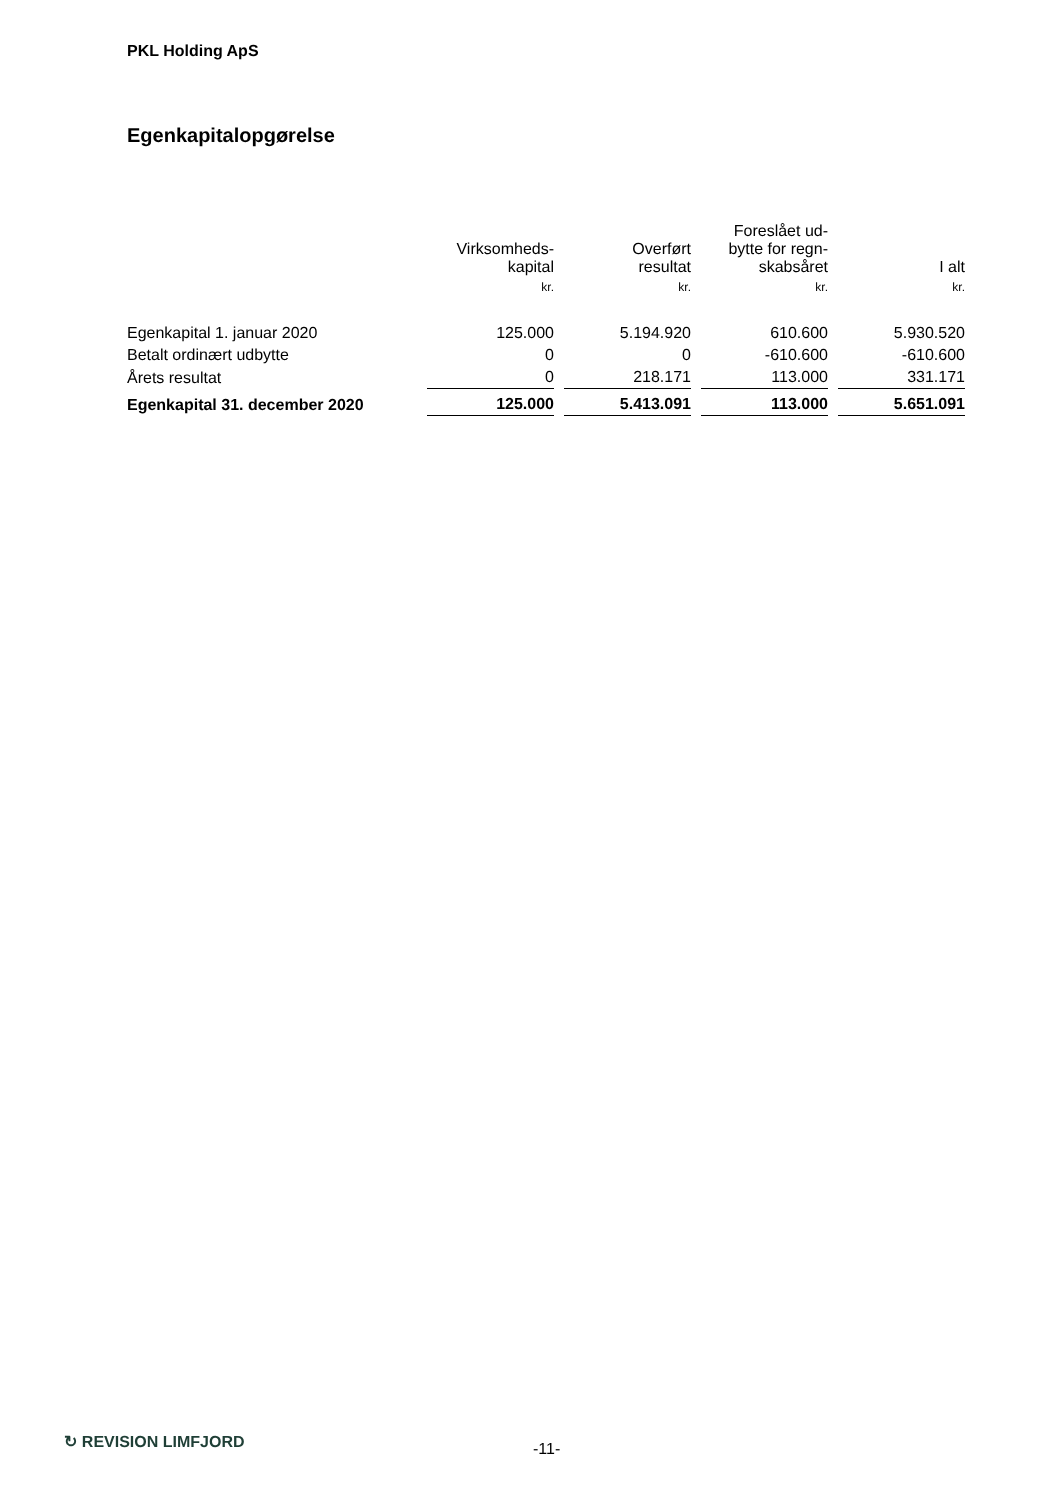PKL Holding ApS
Egenkapitalopgørelse
| | Virksomheds- kapital | Overført resultat | Foreslået ud- bytte for regn- skabsåret | I alt |
| --- | --- | --- | --- | --- |
| | kr. | kr. | kr. | kr. |
| Egenkapital 1. januar 2020 | 125.000 | 5.194.920 | 610.600 | 5.930.520 |
| Betalt ordinært udbytte | 0 | 0 | -610.600 | -610.600 |
| Årets resultat | 0 | 218.171 | 113.000 | 331.171 |
| Egenkapital 31. december 2020 | 125.000 | 5.413.091 | 113.000 | 5.651.091 |
↻ REVISION LIMFJORD -11-